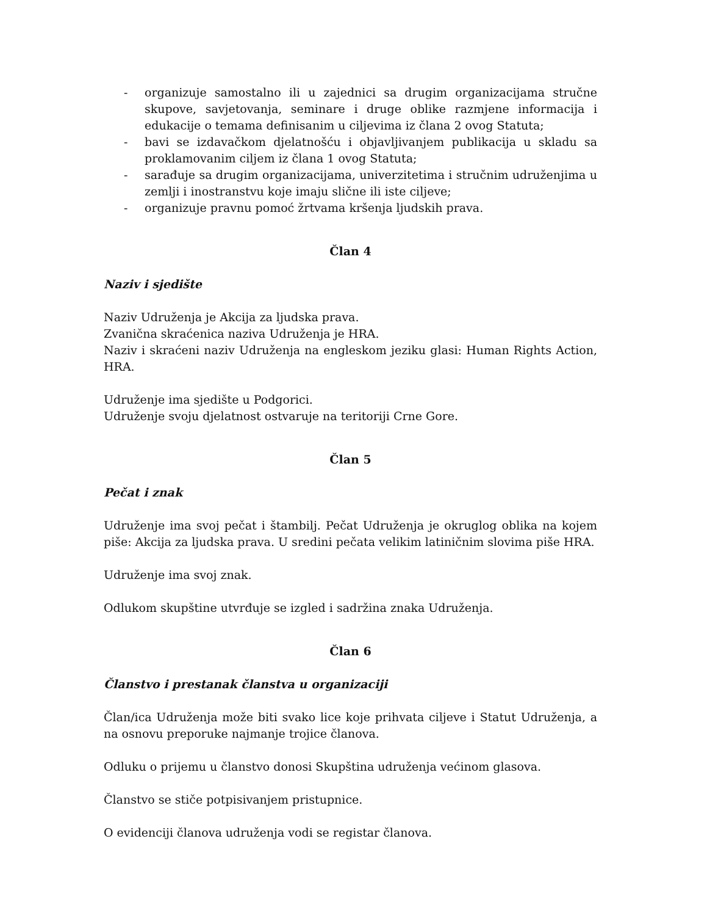- organizuje samostalno ili u zajednici sa drugim organizacijama stručne skupove, savjetovanja, seminare i druge oblike razmjene informacija i edukacije o temama definisanim u ciljevima iz člana 2 ovog Statuta;
- bavi se izdavačkom djelatnošću i objavljivanjem publikacija u skladu sa proklamovanim ciljem iz člana 1 ovog Statuta;
- sarađuje sa drugim organizacijama, univerzitetima i stručnim udruženjima u zemlji i inostranstvu koje imaju slične ili iste ciljeve;
- organizuje pravnu pomoć žrtvama kršenja ljudskih prava.
Član 4
Naziv i sjedište
Naziv Udruženja je Akcija za ljudska prava.
Zvanična skraćenica naziva Udruženja je HRA.
Naziv i skraćeni naziv Udruženja na engleskom jeziku glasi: Human Rights Action, HRA.
Udruženje ima sjedište u Podgorici.
Udruženje svoju djelatnost ostvaruje na teritoriji Crne Gore.
Član 5
Pečat i znak
Udruženje ima svoj pečat i štambilj. Pečat Udruženja je okruglog oblika na kojem piše: Akcija za ljudska prava. U sredini pečata velikim latiničnim slovima piše HRA.
Udruženje ima svoj znak.
Odlukom skupštine utvrđuje se izgled i sadržina znaka Udruženja.
Član 6
Članstvo i prestanak članstva u organizaciji
Član/ica Udruženja može biti svako lice koje prihvata ciljeve i Statut Udruženja, a na osnovu preporuke najmanje trojice članova.
Odluku o prijemu u članstvo donosi Skupština udruženja većinom glasova.
Članstvo se stiče potpisivanjem pristupnice.
O evidenciji članova udruženja vodi se registar članova.